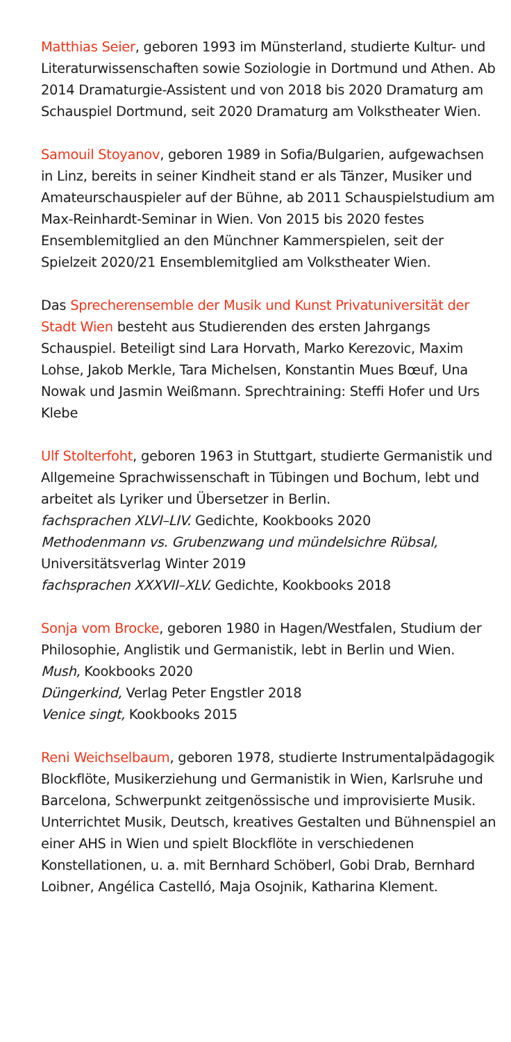Matthias Seier, geboren 1993 im Münsterland, studierte Kultur- und Literaturwissenschaften sowie Soziologie in Dortmund und Athen. Ab 2014 Dramaturgie-Assistent und von 2018 bis 2020 Dramaturg am Schauspiel Dortmund, seit 2020 Dramaturg am Volkstheater Wien.
Samouil Stoyanov, geboren 1989 in Sofia/Bulgarien, aufgewachsen in Linz, bereits in seiner Kindheit stand er als Tänzer, Musiker und Amateurschauspieler auf der Bühne, ab 2011 Schauspielstudium am Max-Reinhardt-Seminar in Wien. Von 2015 bis 2020 festes Ensemblemitglied an den Münchner Kammerspielen, seit der Spielzeit 2020/21 Ensemblemitglied am Volkstheater Wien.
Das Sprecherensemble der Musik und Kunst Privatuniversität der Stadt Wien besteht aus Studierenden des ersten Jahrgangs Schauspiel. Beteiligt sind Lara Horvath, Marko Kerezovic, Maxim Lohse, Jakob Merkle, Tara Michelsen, Konstantin Mues Bœuf, Una Nowak und Jasmin Weißmann. Sprechtraining: Steffi Hofer und Urs Klebe
Ulf Stolterfoht, geboren 1963 in Stuttgart, studierte Germanistik und Allgemeine Sprachwissenschaft in Tübingen und Bochum, lebt und arbeitet als Lyriker und Übersetzer in Berlin.
fachsprachen XLVI–LIV. Gedichte, Kookbooks 2020
Methodenmann vs. Grubenzwang und mündelsichre Rübsal, Universitätsverlag Winter 2019
fachsprachen XXXVII–XLV. Gedichte, Kookbooks 2018
Sonja vom Brocke, geboren 1980 in Hagen/Westfalen, Studium der Philosophie, Anglistik und Germanistik, lebt in Berlin und Wien.
Mush, Kookbooks 2020
Düngerkind, Verlag Peter Engstler 2018
Venice singt, Kookbooks 2015
Reni Weichselbaum, geboren 1978, studierte Instrumental­pädagogik Blockflöte, Musikerziehung und Germanistik in Wien, Karlsruhe und Barcelona, Schwerpunkt zeitgenössische und improvisierte Musik. Unterrichtet Musik, Deutsch, kreatives Gestalten und Bühnenspiel an einer AHS in Wien und spielt Blockflöte in verschiedenen Konstellationen, u. a. mit Bernhard Schöberl, Gobi Drab, Bernhard Loibner, Angélica Castelló, Maja Osojnik, Katharina Klement.